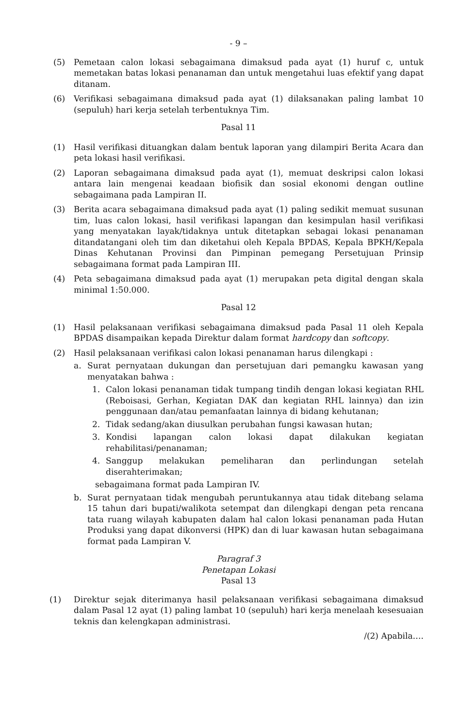- 9 –
(5) Pemetaan calon lokasi sebagaimana dimaksud pada ayat (1) huruf c, untuk memetakan batas lokasi penanaman dan untuk mengetahui luas efektif yang dapat ditanam.
(6) Verifikasi sebagaimana dimaksud pada ayat (1) dilaksanakan paling lambat 10 (sepuluh) hari kerja setelah terbentuknya Tim.
Pasal 11
(1) Hasil verifikasi dituangkan dalam bentuk laporan yang dilampiri Berita Acara dan peta lokasi hasil verifikasi.
(2) Laporan sebagaimana dimaksud pada ayat (1), memuat deskripsi calon lokasi antara lain mengenai keadaan biofisik dan sosial ekonomi dengan outline sebagaimana pada Lampiran II.
(3) Berita acara sebagaimana dimaksud pada ayat (1) paling sedikit memuat susunan tim, luas calon lokasi, hasil verifikasi lapangan dan kesimpulan hasil verifikasi yang menyatakan layak/tidaknya untuk ditetapkan sebagai lokasi penanaman ditandatangani oleh tim dan diketahui oleh Kepala BPDAS, Kepala BPKH/Kepala Dinas Kehutanan Provinsi dan Pimpinan pemegang Persetujuan Prinsip sebagaimana format pada Lampiran III.
(4) Peta sebagaimana dimaksud pada ayat (1) merupakan peta digital dengan skala minimal 1:50.000.
Pasal 12
(1) Hasil pelaksanaan verifikasi sebagaimana dimaksud pada Pasal 11 oleh Kepala BPDAS disampaikan kepada Direktur dalam format hardcopy dan softcopy.
(2) Hasil pelaksanaan verifikasi calon lokasi penanaman harus dilengkapi :
a. Surat pernyataan dukungan dan persetujuan dari pemangku kawasan yang menyatakan bahwa :
1. Calon lokasi penanaman tidak tumpang tindih dengan lokasi kegiatan RHL (Reboisasi, Gerhan, Kegiatan DAK dan kegiatan RHL lainnya) dan izin penggunaan dan/atau pemanfaatan lainnya di bidang kehutanan;
2. Tidak sedang/akan diusulkan perubahan fungsi kawasan hutan;
3. Kondisi lapangan calon lokasi dapat dilakukan kegiatan rehabilitasi/penanaman;
4. Sanggup melakukan pemeliharan dan perlindungan setelah diserahterimakan;
sebagaimana format pada Lampiran IV.
b. Surat pernyataan tidak mengubah peruntukannya atau tidak ditebang selama 15 tahun dari bupati/walikota setempat dan dilengkapi dengan peta rencana tata ruang wilayah kabupaten dalam hal calon lokasi penanaman pada Hutan Produksi yang dapat dikonversi (HPK) dan di luar kawasan hutan sebagaimana format pada Lampiran V.
Paragraf 3
Penetapan Lokasi
Pasal 13
(1) Direktur sejak diterimanya hasil pelaksanaan verifikasi sebagaimana dimaksud dalam Pasal 12 ayat (1) paling lambat 10 (sepuluh) hari kerja menelaah kesesuaian teknis dan kelengkapan administrasi.
/(2) Apabila….